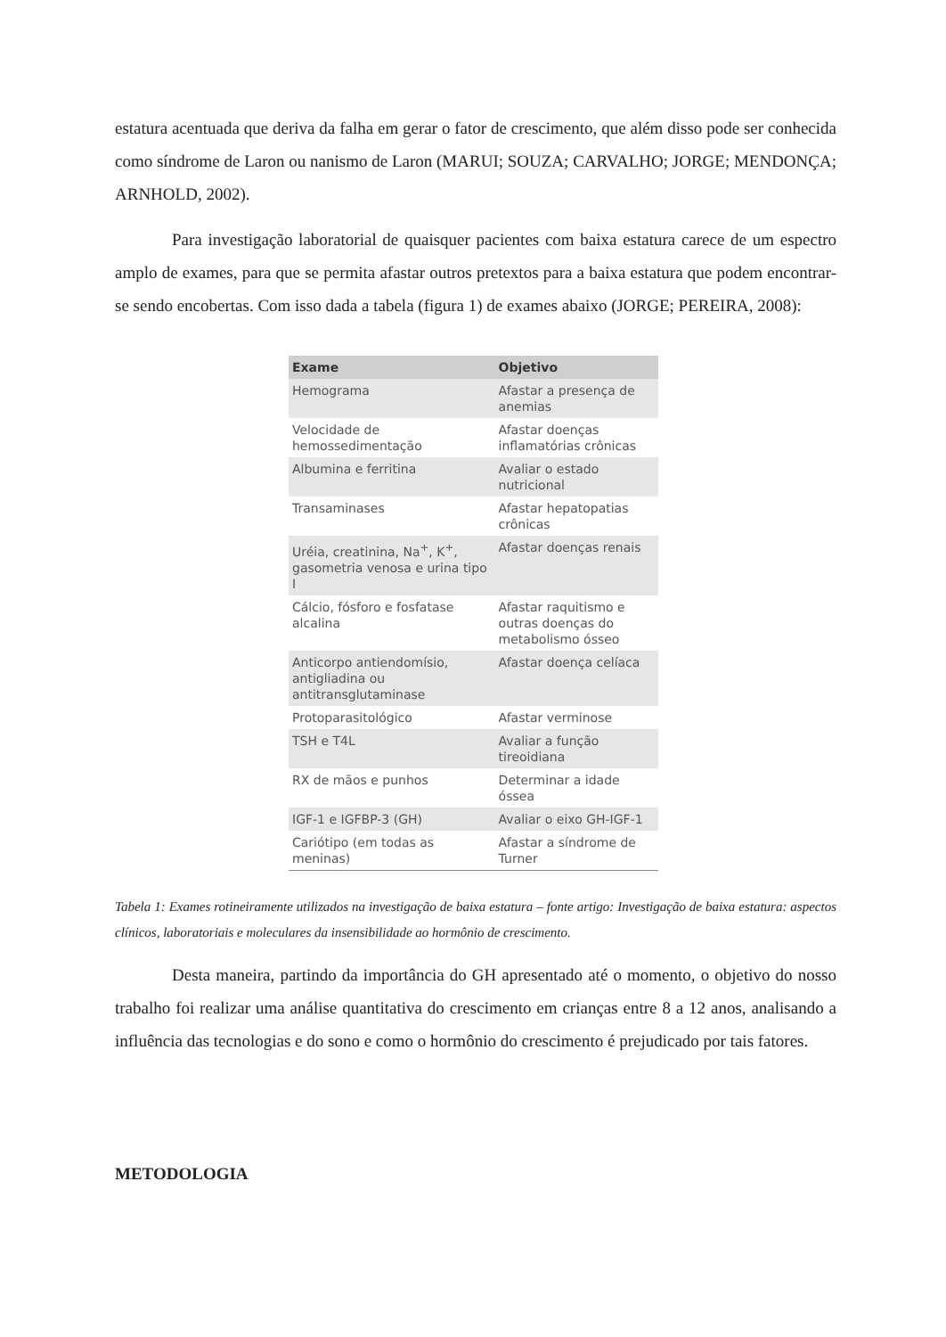estatura acentuada que deriva da falha em gerar o fator de crescimento, que além disso pode ser conhecida como síndrome de Laron ou nanismo de Laron (MARUI; SOUZA; CARVALHO; JORGE; MENDONÇA; ARNHOLD, 2002).
Para investigação laboratorial de quaisquer pacientes com baixa estatura carece de um espectro amplo de exames, para que se permita afastar outros pretextos para a baixa estatura que podem encontrar-se sendo encobertas. Com isso dada a tabela (figura 1) de exames abaixo (JORGE; PEREIRA, 2008):
| Exame | Objetivo |
| --- | --- |
| Hemograma | Afastar a presença de anemias |
| Velocidade de hemossedimentação | Afastar doenças inflamatórias crônicas |
| Albumina e ferritina | Avaliar o estado nutricional |
| Transaminases | Afastar hepatopatias crônicas |
| Uréia, creatinina, Na<sup>+</sup>, K<sup>+</sup>, gasometria venosa e urina tipo I | Afastar doenças renais |
| Cálcio, fósforo e fosfatase alcalina | Afastar raquitismo e outras doenças do metabolismo ósseo |
| Anticorpo antiendomísio, antigliadina ou antitransglutaminase | Afastar doença celíaca |
| Protoparasitológico | Afastar verminose |
| TSH e T4L | Avaliar a função tireoidiana |
| RX de mãos e punhos | Determinar a idade óssea |
| IGF-1 e IGFBP-3 (GH) | Avaliar o eixo GH-IGF-1 |
| Cariótipo (em todas as meninas) | Afastar a síndrome de Turner |
Tabela 1: Exames rotineiramente utilizados na investigação de baixa estatura – fonte artigo: Investigação de baixa estatura: aspectos clínicos, laboratoriais e moleculares da insensibilidade ao hormônio de crescimento.
Desta maneira, partindo da importância do GH apresentado até o momento, o objetivo do nosso trabalho foi realizar uma análise quantitativa do crescimento em crianças entre 8 a 12 anos, analisando a influência das tecnologias e do sono e como o hormônio do crescimento é prejudicado por tais fatores.
METODOLOGIA